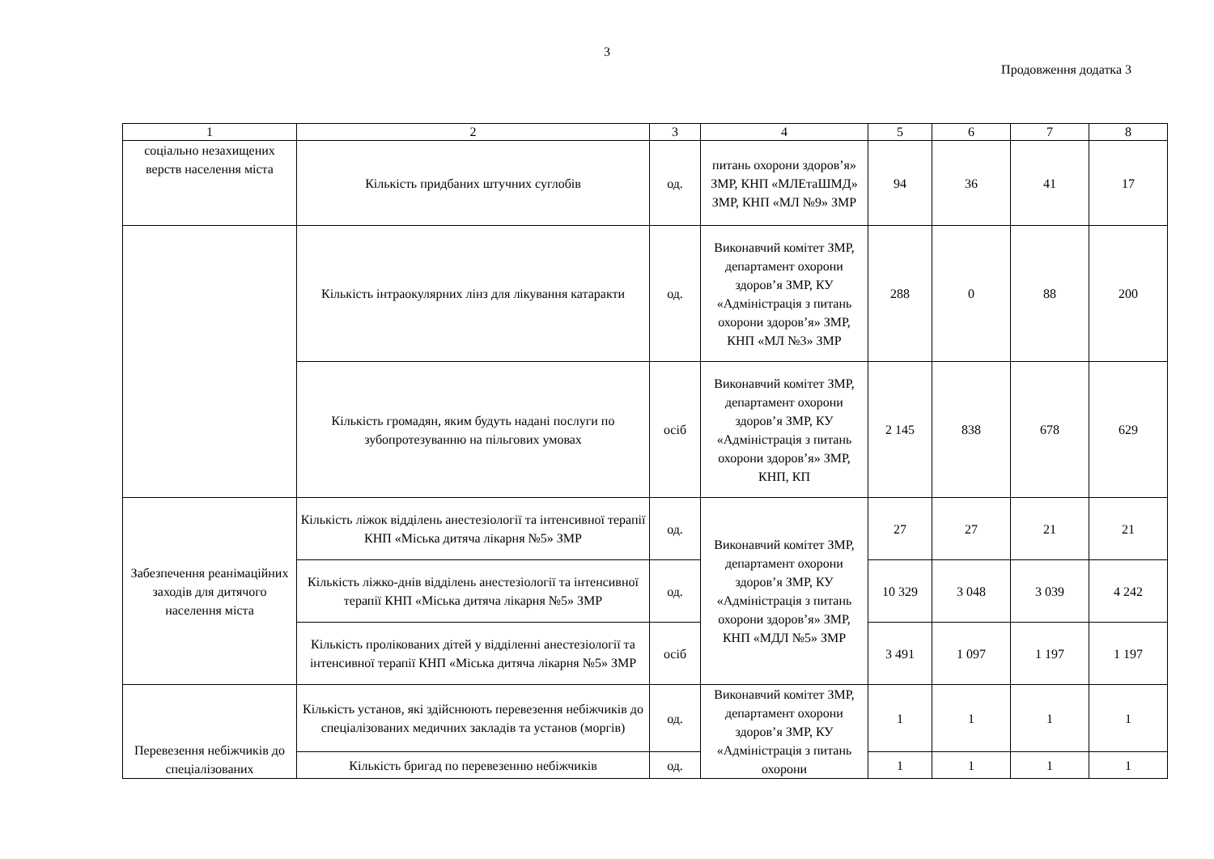3
Продовження додатка 3
| 1 | 2 | 3 | 4 | 5 | 6 | 7 | 8 |
| соціально незахищених верств населення міста | Кількість придбаних штучних суглобів | од. | питань охорони здоров’я» ЗМР, КНП «МЛЕтаШМД» ЗМР, КНП «МЛ №9» ЗМР | 94 | 36 | 41 | 17 |
| | Кількість інтраокулярних лінз для лікування катаракти | од. | Виконавчий комітет ЗМР, департамент охорони здоров’я ЗМР, КУ «Адміністрація з питань охорони здоров’я» ЗМР, КНП «МЛ №3» ЗМР | 288 | 0 | 88 | 200 |
| | Кількість громадян, яким будуть надані послуги по зубопротезуванню на пільгових умовах | осіб | Виконавчий комітет ЗМР, департамент охорони здоров’я ЗМР, КУ «Адміністрація з питань охорони здоров’я» ЗМР, КНП, КП | 2 145 | 838 | 678 | 629 |
| Забезпечення реанімаційних заходів для дитячого населення міста | Кількість ліжок відділень анестезіології та інтенсивної терапії КНП «Міська дитяча лікарня №5» ЗМР | од. | Виконавчий комітет ЗМР, департамент охорони здоров’я ЗМР, КУ «Адміністрація з питань охорони здоров’я» ЗМР, КНП «МДЛ №5» ЗМР | 27 | 27 | 21 | 21 |
| | Кількість ліжко-днів відділень анестезіології та інтенсивної терапії КНП «Міська дитяча лікарня №5» ЗМР | од. | | 10 329 | 3 048 | 3 039 | 4 242 |
| | Кількість пролікованих дітей у відділенні анестезіології та інтенсивної терапії КНП «Міська дитяча лікарня №5» ЗМР | осіб | | 3 491 | 1 097 | 1 197 | 1 197 |
| Перевезення небіжчиків до спеціалізованих | Кількість установ, які здійснюють перевезення небіжчиків до спеціалізованих медичних закладів та установ (моргів) | од. | Виконавчий комітет ЗМР, департамент охорони здоров’я ЗМР, КУ «Адміністрація з питань охорони | 1 | 1 | 1 | 1 |
| | Кількість бригад по перевезенню небіжчиків | од. | | 1 | 1 | 1 | 1 |